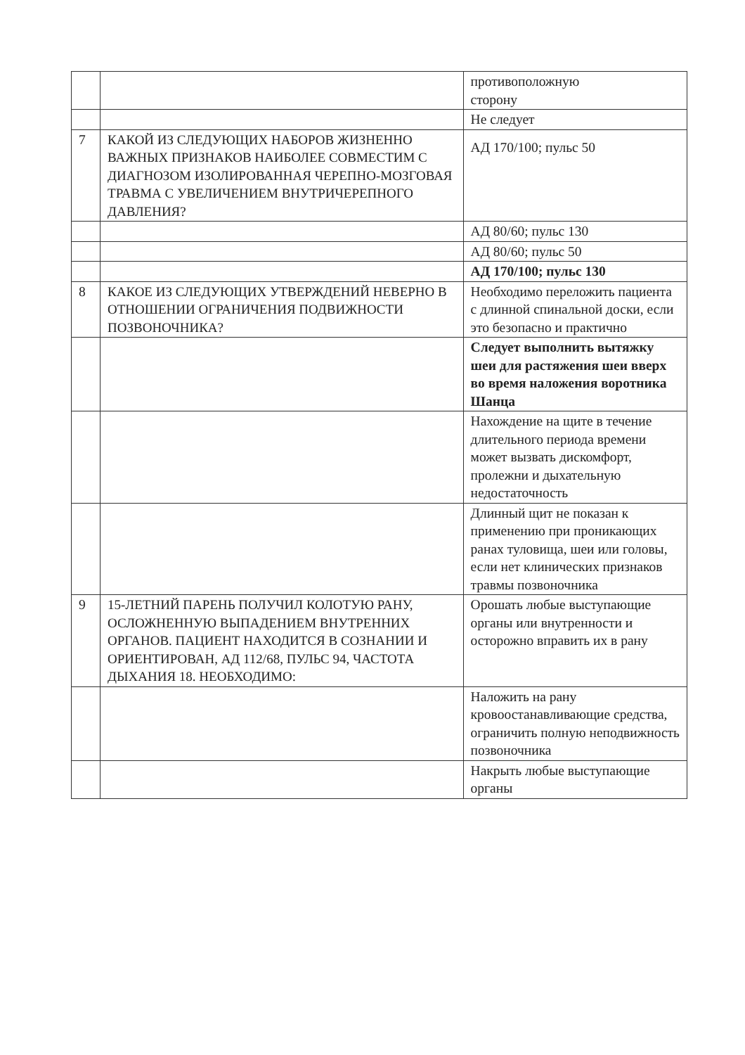| | | противоположную сторону |
| | | Не следует |
| 7 | КАКОЙ ИЗ СЛЕДУЮЩИХ НАБОРОВ ЖИЗНЕННО ВАЖНЫХ ПРИЗНАКОВ НАИБОЛЕЕ СОВМЕСТИМ С ДИАГНОЗОМ ИЗОЛИРОВАННАЯ ЧЕРЕПНО-МОЗГОВАЯ ТРАВМА С УВЕЛИЧЕНИЕМ ВНУТРИЧЕРЕПНОГО ДАВЛЕНИЯ? | АД 170/100; пульс 50 |
| | | АД 80/60; пульс 130 |
| | | АД 80/60; пульс 50 |
| | | АД 170/100; пульс 130 |
| 8 | КАКОЕ ИЗ СЛЕДУЮЩИХ УТВЕРЖДЕНИЙ НЕВЕРНО В ОТНОШЕНИИ ОГРАНИЧЕНИЯ ПОДВИЖНОСТИ ПОЗВОНОЧНИКА? | Необходимо переложить пациента с длинной спинальной доски, если это безопасно и практично |
| | | Следует выполнить вытяжку шеи для растяжения шеи вверх во время наложения воротника Шанца |
| | | Нахождение на щите в течение длительного периода времени может вызвать дискомфорт, пролежни и дыхательную недостаточность |
| | | Длинный щит не показан к применению при проникающих ранах туловища, шеи или головы, если нет клинических признаков травмы позвоночника |
| 9 | 15-ЛЕТНИЙ ПАРЕНЬ ПОЛУЧИЛ КОЛОТУЮ РАНУ, ОСЛОЖНЕННУЮ ВЫПАДЕНИЕМ ВНУТРЕННИХ ОРГАНОВ. ПАЦИЕНТ НАХОДИТСЯ В СОЗНАНИИ И ОРИЕНТИРОВАН, АД 112/68, ПУЛЬС 94, ЧАСТОТА ДЫХАНИЯ 18. НЕОБХОДИМО: | Орошать любые выступающие органы или внутренности и осторожно вправить их в рану |
| | | Наложить на рану кровоостанавливающие средства, ограничить полную неподвижность позвоночника |
| | | Накрыть любые выступающие органы |